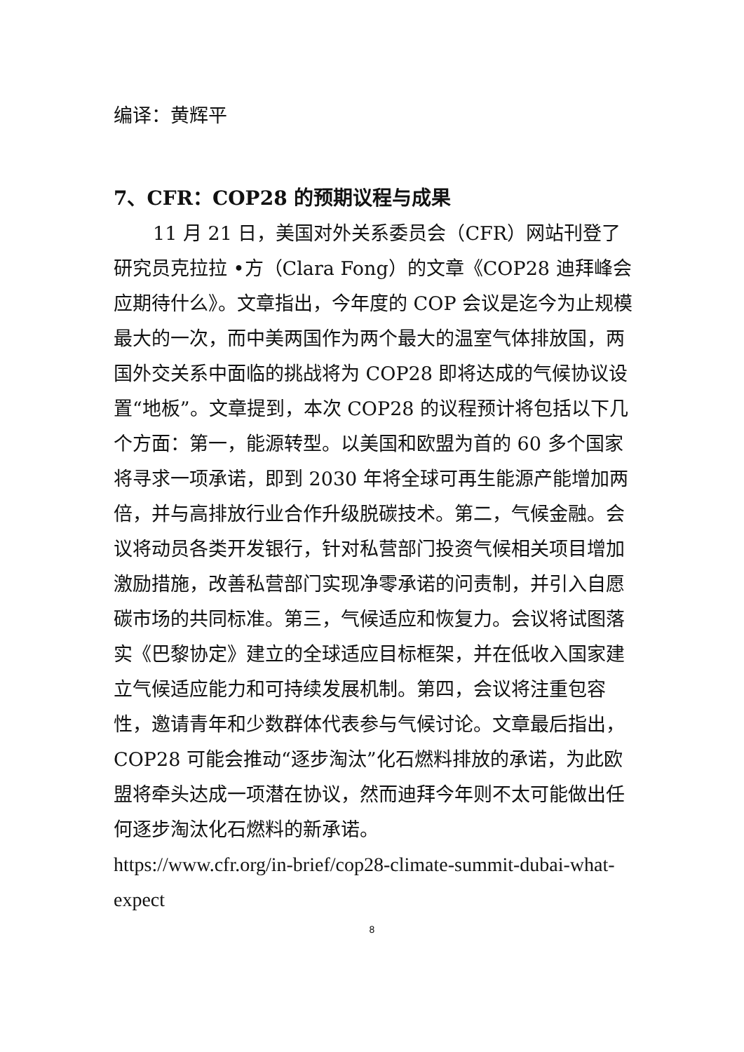编译：黄辉平
7、CFR：COP28 的预期议程与成果
11 月 21 日，美国对外关系委员会（CFR）网站刊登了研究员克拉拉 •方（Clara Fong）的文章《COP28 迪拜峰会应期待什么》。文章指出，今年度的 COP 会议是迄今为止规模最大的一次，而中美两国作为两个最大的温室气体排放国，两国外交关系中面临的挑战将为 COP28 即将达成的气候协议设置“地板”。文章提到，本次 COP28 的议程预计将包括以下几个方面：第一，能源转型。以美国和欧盟为首的 60 多个国家将寻求一项承诺，即到 2030 年将全球可再生能源产能增加两倍，并与高排放行业合作升级脱碳技术。第二，气候金融。会议将动员各类开发银行，针对私营部门投资气候相关项目增加激励措施，改善私营部门实现净零承诺的问责制，并引入自愿碳市场的共同标准。第三，气候适应和恢复力。会议将试图落实《巴黎协定》建立的全球适应目标框架，并在低收入国家建立气候适应能力和可持续发展机制。第四，会议将注重包容性，邀请青年和少数群体代表参与气候讨论。文章最后指出，COP28 可能会推动“逐步淘汰”化石燃料排放的承诺，为此欧盟将牵头达成一项潜在协议，然而迪拜今年则不太可能做出任何逐步淘汰化石燃料的新承诺。
https://www.cfr.org/in-brief/cop28-climate-summit-dubai-what-expect
8